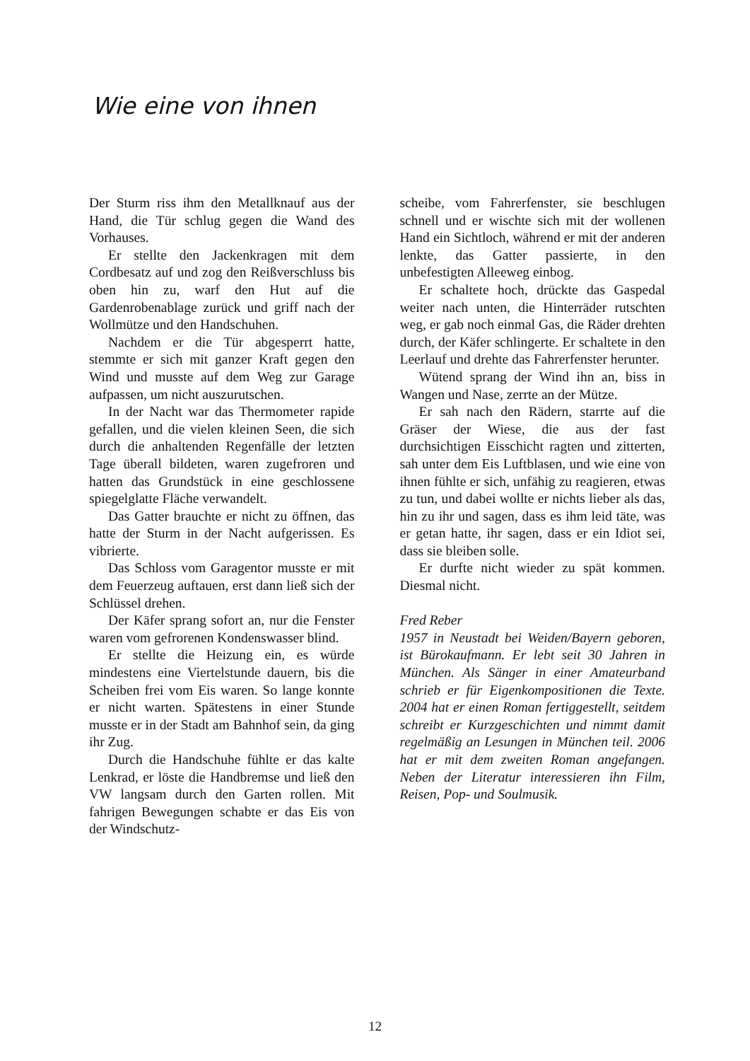Wie eine von ihnen
Der Sturm riss ihm den Metallknauf aus der Hand, die Tür schlug gegen die Wand des Vorhauses.
Er stellte den Jackenkragen mit dem Cordbesatz auf und zog den Reiß­verschluss bis oben hin zu, warf den Hut auf die Gardenrobenablage zurück und griff nach der Wollmütze und den Handschuhen.
Nachdem er die Tür abgesperrt hatte, stemmte er sich mit ganzer Kraft gegen den Wind und musste auf dem Weg zur Garage aufpassen, um nicht auszurutschen.
In der Nacht war das Thermometer rapide gefallen, und die vielen kleinen Seen, die sich durch die anhaltenden Regenfälle der letzten Tage überall bildeten, waren zugefroren und hatten das Grundstück in eine geschlossene spiegelglatte Fläche verwandelt.
Das Gatter brauchte er nicht zu öffnen, das hatte der Sturm in der Nacht aufgerissen. Es vibrierte.
Das Schloss vom Garagentor musste er mit dem Feuerzeug auftauen, erst dann ließ sich der Schlüssel drehen.
Der Käfer sprang sofort an, nur die Fenster waren vom gefrorenen Kondenswasser blind.
Er stellte die Heizung ein, es würde mindestens eine Viertelstunde dauern, bis die Scheiben frei vom Eis waren. So lange konnte er nicht warten. Spätestens in einer Stunde musste er in der Stadt am Bahnhof sein, da ging ihr Zug.
Durch die Handschuhe fühlte er das kalte Lenkrad, er löste die Handbremse und ließ den VW langsam durch den Garten rollen. Mit fahrigen Bewegungen schabte er das Eis von der Windschutz-
scheibe, vom Fahrerfenster, sie beschlugen schnell und er wischte sich mit der wollenen Hand ein Sichtloch, während er mit der anderen lenkte, das Gatter passierte, in den unbefestigten Alleeweg einbog.
Er schaltete hoch, drückte das Gaspedal weiter nach unten, die Hinterräder rutschten weg, er gab noch einmal Gas, die Räder drehten durch, der Käfer schlingerte. Er schaltete in den Leerlauf und drehte das Fahrerfenster herunter.
Wütend sprang der Wind ihn an, biss in Wangen und Nase, zerrte an der Mütze.
Er sah nach den Rädern, starrte auf die Gräser der Wiese, die aus der fast durchsichtigen Eisschicht ragten und zitterten, sah unter dem Eis Luftblasen, und wie eine von ihnen fühlte er sich, unfähig zu reagieren, etwas zu tun, und dabei wollte er nichts lieber als das, hin zu ihr und sagen, dass es ihm leid täte, was er getan hatte, ihr sagen, dass er ein Idiot sei, dass sie bleiben solle.
Er durfte nicht wieder zu spät kommen. Diesmal nicht.
Fred Reber
1957 in Neustadt bei Weiden/Bayern geboren, ist Bürokaufmann. Er lebt seit 30 Jahren in München. Als Sänger in einer Amateurband schrieb er für Eigen­kompositionen die Texte. 2004 hat er einen Roman fertiggestellt, seitdem schreibt er Kurzgeschichten und nimmt damit regelmäßig an Lesungen in München teil. 2006 hat er mit dem zweiten Roman angefangen. Neben der Literatur interessieren ihn Film, Reisen, Pop- und Soulmusik.
12